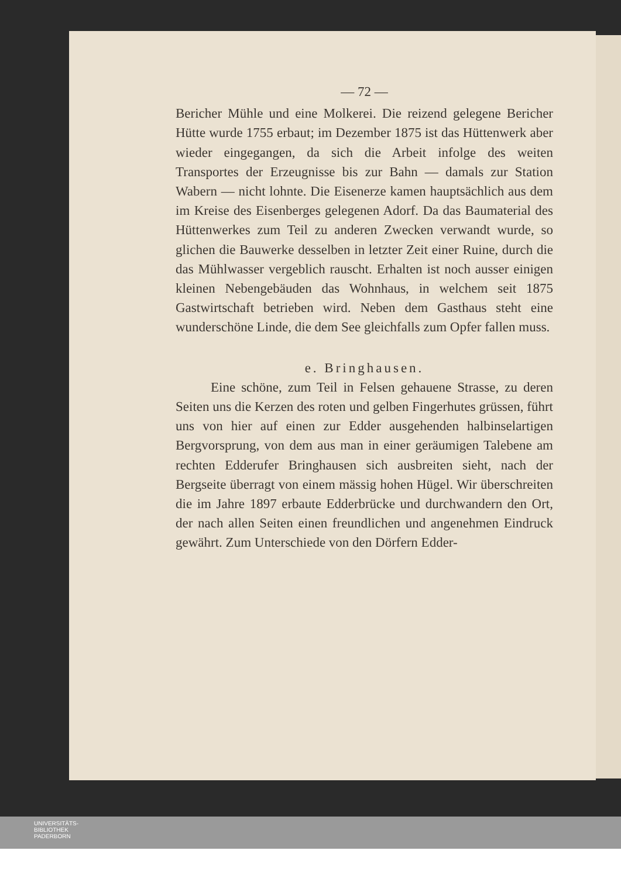— 72 —
Bericher Mühle und eine Molkerei. Die reizend gelegene Bericher Hütte wurde 1755 erbaut; im Dezember 1875 ist das Hüttenwerk aber wieder eingegangen, da sich die Arbeit infolge des weiten Transportes der Erzeugnisse bis zur Bahn — damals zur Station Wabern — nicht lohnte. Die Eisenerze kamen hauptsächlich aus dem im Kreise des Eisenberges gelegenen Adorf. Da das Baumaterial des Hüttenwerkes zum Teil zu anderen Zwecken verwandt wurde, so glichen die Bauwerke desselben in letzter Zeit einer Ruine, durch die das Mühlwasser vergeblich rauscht. Erhalten ist noch ausser einigen kleinen Nebengebäuden das Wohnhaus, in welchem seit 1875 Gastwirtschaft betrieben wird. Neben dem Gasthaus steht eine wunderschöne Linde, die dem See gleichfalls zum Opfer fallen muss.
e. Bringhausen.
Eine schöne, zum Teil in Felsen gehauene Strasse, zu deren Seiten uns die Kerzen des roten und gelben Fingerhutes grüssen, führt uns von hier auf einen zur Edder ausgehenden halbinselartigen Bergvorsprung, von dem aus man in einer geräumigen Talebene am rechten Edderufer Bringhausen sich ausbreiten sieht, nach der Bergseite überragt von einem mässig hohen Hügel. Wir überschreiten die im Jahre 1897 erbaute Edderbrücke und durchwandern den Ort, der nach allen Seiten einen freundlichen und angenehmen Eindruck gewährt. Zum Unterschiede von den Dörfern Edder-
UNIVERSITÄTS-
BIBLIOTHEK
PADERBORN